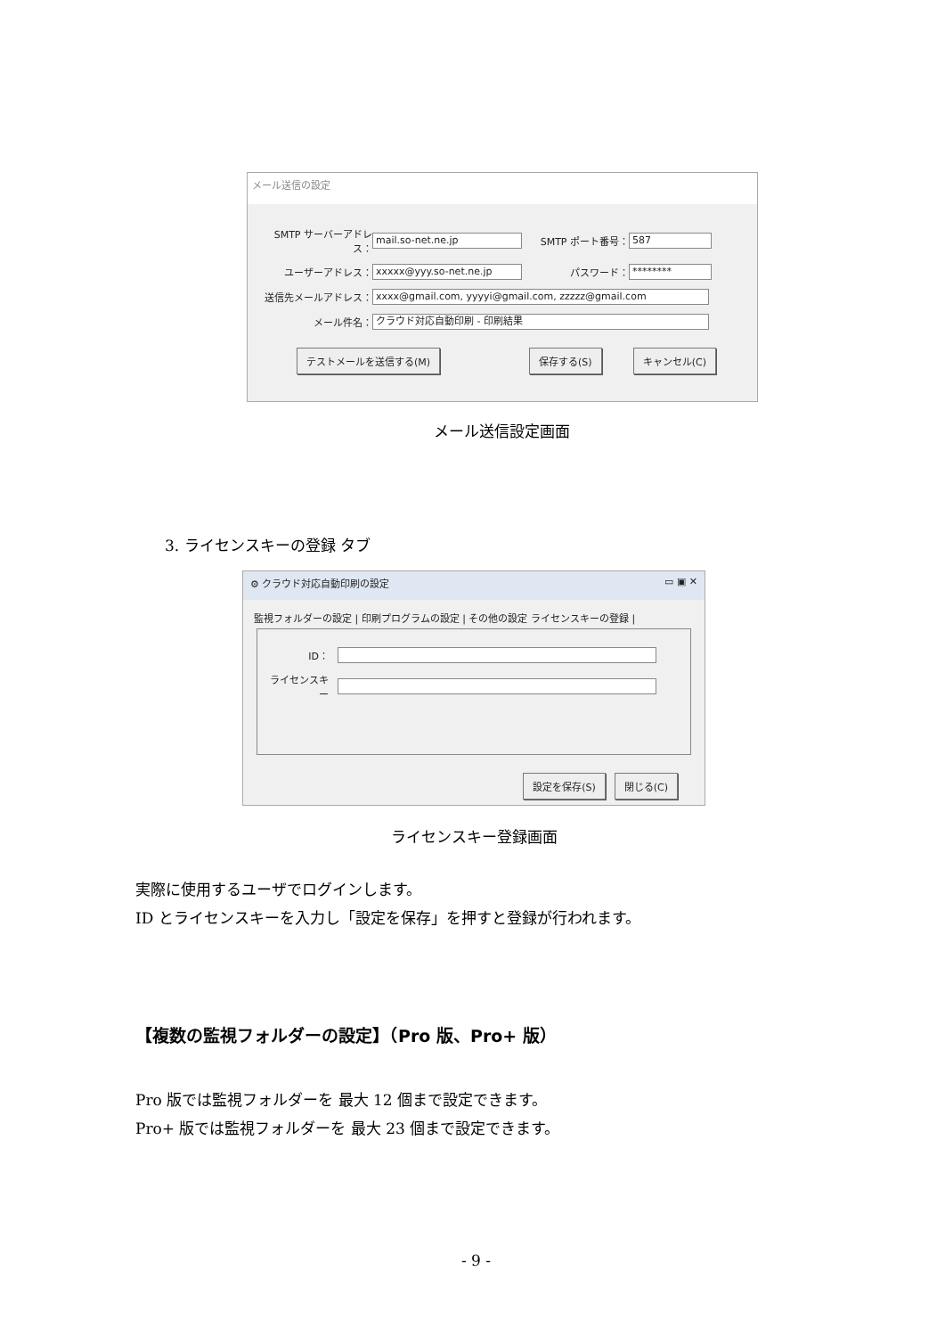メール送信の設定
SMTP サーバーアドレス： mail.so-net.ne.jp SMTP ポート番号： 587
ユーザーアドレス： xxxxx@yyy.so-net.ne.jp パスワード： ********
送信先メールアドレス： xxxx@gmail.com, yyyyi@gmail.com, zzzzz@gmail.com
メール件名： クラウド対応自動印刷 - 印刷結果
テストメールを送信する(M) 保存する(S) キャンセル(C)
メール送信設定画面
3. ライセンスキーの登録 タブ
⚙ クラウド対応自動印刷の設定 ▭ ▣ ✕
監視フォルダーの設定 | 印刷プログラムの設定 | その他の設定 ライセンスキーの登録 |
ID：
ライセンスキー
設定を保存(S) 閉じる(C)
ライセンスキー登録画面
実際に使用するユーザでログインします。
ID とライセンスキーを入力し「設定を保存」を押すと登録が行われます。
【複数の監視フォルダーの設定】（Pro 版、Pro+ 版）
Pro 版では監視フォルダーを 最大 12 個まで設定できます。
Pro+ 版では監視フォルダーを 最大 23 個まで設定できます。
- 9 -